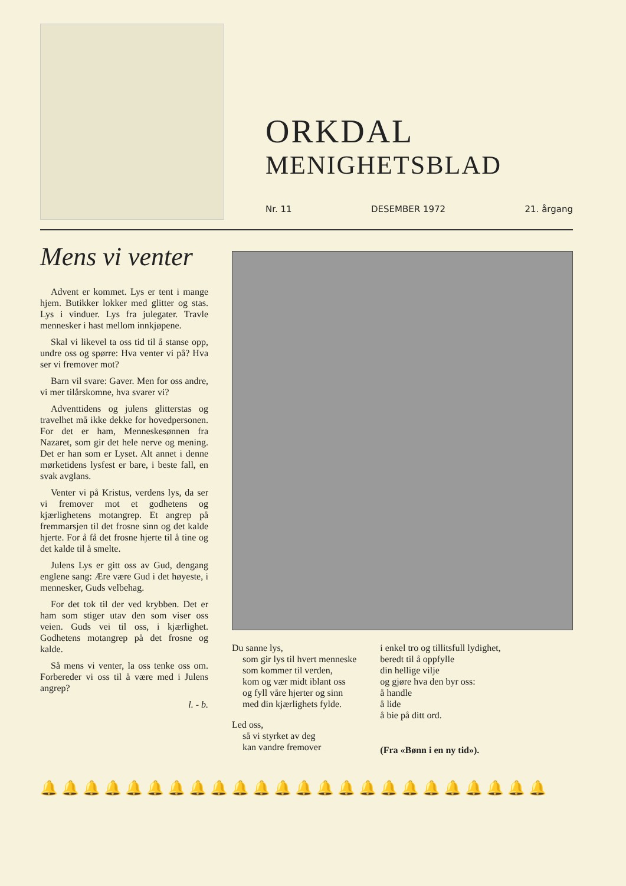ORKDAL
MENIGHETSBLAD
Nr. 11 DESEMBER 1972 21. årgang
Mens vi venter
Advent er kommet. Lys er tent i mange hjem. Butikker lokker med glitter og stas. Lys i vinduer. Lys fra julegater. Travle mennesker i hast mellom innkjøpene.
Skal vi likevel ta oss tid til å stanse opp, undre oss og spørre: Hva venter vi på? Hva ser vi fremover mot?
Barn vil svare: Gaver. Men for oss andre, vi mer tilårskomne, hva svarer vi?
Adventtidens og julens glitterstas og travelhet må ikke dekke for hovedpersonen. For det er ham, Menneskesønnen fra Nazaret, som gir det hele nerve og mening. Det er han som er Lyset. Alt annet i denne mørketidens lysfest er bare, i beste fall, en svak avglans.
Venter vi på Kristus, verdens lys, da ser vi fremover mot et godhetens og kjærlighetens motangrep. Et angrep på fremmarsjen til det frosne sinn og det kalde hjerte. For å få det frosne hjerte til å tine og det kalde til å smelte.
Julens Lys er gitt oss av Gud, dengang englene sang: Ære være Gud i det høyeste, i mennesker, Guds velbehag.
For det tok til der ved krybben. Det er ham som stiger utav den som viser oss veien. Guds vei til oss, i kjærlighet. Godhetens motangrep på det frosne og kalde.
Så mens vi venter, la oss tenke oss om. Forbereder vi oss til å være med i Julens angrep?
l. - b.
Du sanne lys,
som gir lys til hvert menneske
som kommer til verden,
kom og vær midt iblant oss
og fyll våre hjerter og sinn
med din kjærlighets fylde.
Led oss,
så vi styrket av deg
kan vandre fremover
i enkel tro og tillitsfull lydighet,
beredt til å oppfylle
din hellige vilje
og gjøre hva den byr oss:
å handle
å lide
å bie på ditt ord.
(Fra «Bønn i en ny tid»).
🔔🔔🔔🔔🔔🔔🔔🔔🔔🔔🔔🔔🔔🔔🔔🔔🔔🔔🔔🔔🔔🔔🔔🔔